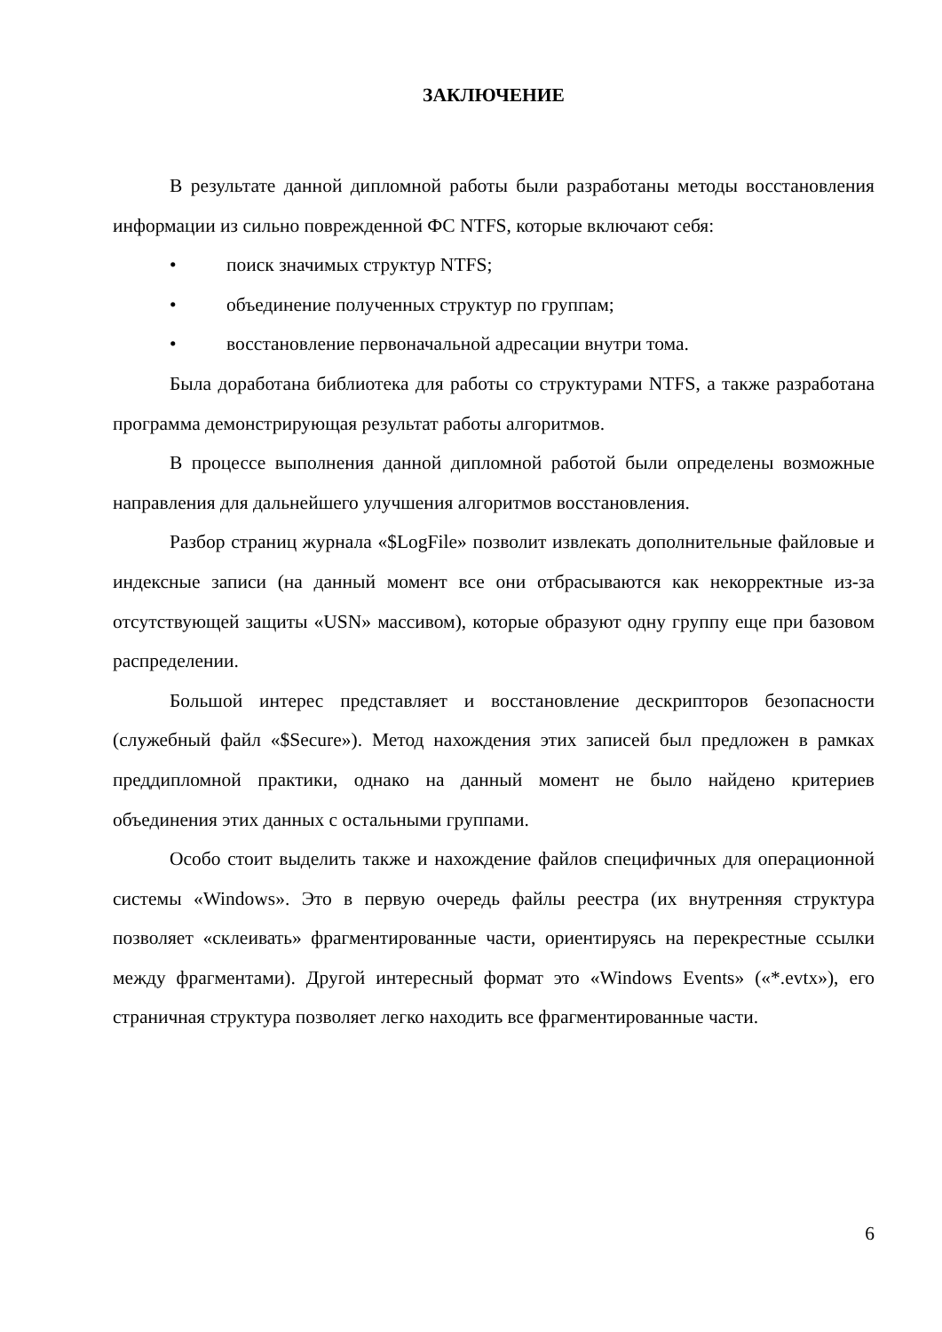ЗАКЛЮЧЕНИЕ
В результате данной дипломной работы были разработаны методы восстановления информации из сильно поврежденной ФС NTFS, которые включают себя:
• поиск значимых структур NTFS;
• объединение полученных структур по группам;
• восстановление первоначальной адресации внутри тома.
Была доработана библиотека для работы со структурами NTFS, а также разработана программа демонстрирующая результат работы алгоритмов.
В процессе выполнения данной дипломной работой были определены возможные направления для дальнейшего улучшения алгоритмов восстановления.
Разбор страниц журнала «$LogFile» позволит извлекать дополнительные файловые и индексные записи (на данный момент все они отбрасываются как некорректные из-за отсутствующей защиты «USN» массивом), которые образуют одну группу еще при базовом распределении.
Большой интерес представляет и восстановление дескрипторов безопасности (служебный файл «$Secure»). Метод нахождения этих записей был предложен в рамках преддипломной практики, однако на данный момент не было найдено критериев объединения этих данных с остальными группами.
Особо стоит выделить также и нахождение файлов специфичных для операционной системы «Windows». Это в первую очередь файлы реестра (их внутренняя структура позволяет «склеивать» фрагментированные части, ориентируясь на перекрестные ссылки между фрагментами). Другой интересный формат это «Windows Events» («*.evtx»), его страничная структура позволяет легко находить все фрагментированные части.
6